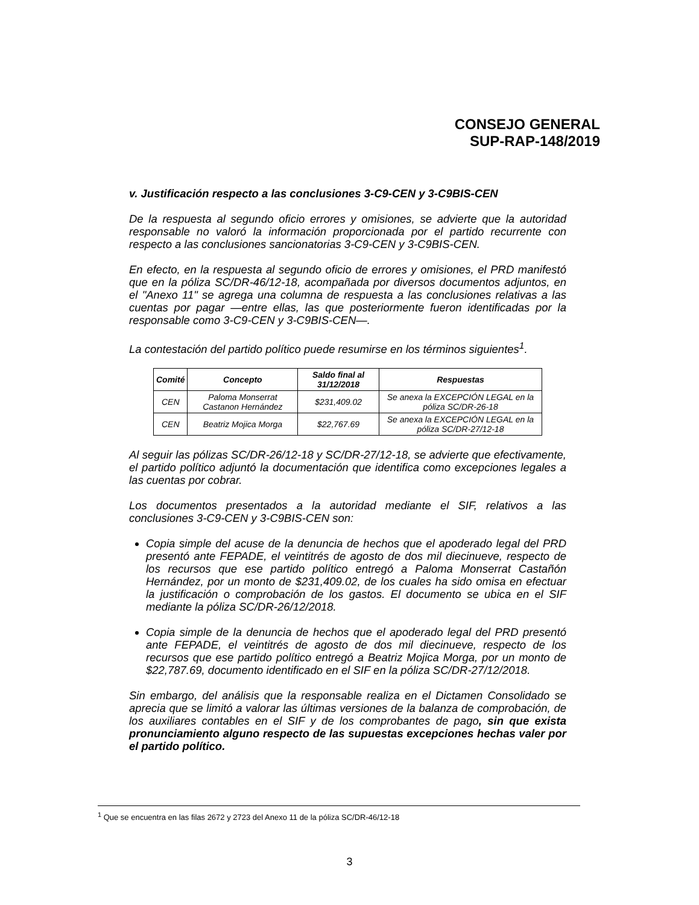CONSEJO GENERAL
SUP-RAP-148/2019
v. Justificación respecto a las conclusiones 3-C9-CEN y 3-C9BIS-CEN
De la respuesta al segundo oficio errores y omisiones, se advierte que la autoridad responsable no valoró la información proporcionada por el partido recurrente con respecto a las conclusiones sancionatorias 3-C9-CEN y 3-C9BIS-CEN.
En efecto, en la respuesta al segundo oficio de errores y omisiones, el PRD manifestó que en la póliza SC/DR-46/12-18, acompañada por diversos documentos adjuntos, en el "Anexo 11" se agrega una columna de respuesta a las conclusiones relativas a las cuentas por pagar —entre ellas, las que posteriormente fueron identificadas por la responsable como 3-C9-CEN y 3-C9BIS-CEN—.
La contestación del partido político puede resumirse en los términos siguientes<sup>1</sup>.
| Comité | Concepto | Saldo final al 31/12/2018 | Respuestas |
| --- | --- | --- | --- |
| CEN | Paloma Monserrat Castanon Hernández | $231,409.02 | Se anexa la EXCEPCIÓN LEGAL en la póliza SC/DR-26-18 |
| CEN | Beatriz Mojica Morga | $22,767.69 | Se anexa la EXCEPCIÓN LEGAL en la póliza SC/DR-27/12-18 |
Al seguir las pólizas SC/DR-26/12-18 y SC/DR-27/12-18, se advierte que efectivamente, el partido político adjuntó la documentación que identifica como excepciones legales a las cuentas por cobrar.
Los documentos presentados a la autoridad mediante el SIF, relativos a las conclusiones 3-C9-CEN y 3-C9BIS-CEN son:
Copia simple del acuse de la denuncia de hechos que el apoderado legal del PRD presentó ante FEPADE, el veintitrés de agosto de dos mil diecinueve, respecto de los recursos que ese partido político entregó a Paloma Monserrat Castañón Hernández, por un monto de $231,409.02, de los cuales ha sido omisa en efectuar la justificación o comprobación de los gastos. El documento se ubica en el SIF mediante la póliza SC/DR-26/12/2018.
Copia simple de la denuncia de hechos que el apoderado legal del PRD presentó ante FEPADE, el veintitrés de agosto de dos mil diecinueve, respecto de los recursos que ese partido político entregó a Beatriz Mojica Morga, por un monto de $22,787.69, documento identificado en el SIF en la póliza SC/DR-27/12/2018.
Sin embargo, del análisis que la responsable realiza en el Dictamen Consolidado se aprecia que se limitó a valorar las últimas versiones de la balanza de comprobación, de los auxiliares contables en el SIF y de los comprobantes de pago, sin que exista pronunciamiento alguno respecto de las supuestas excepciones hechas valer por el partido político.
<sup>1</sup> Que se encuentra en las filas 2672 y 2723 del Anexo 11 de la póliza SC/DR-46/12-18
3